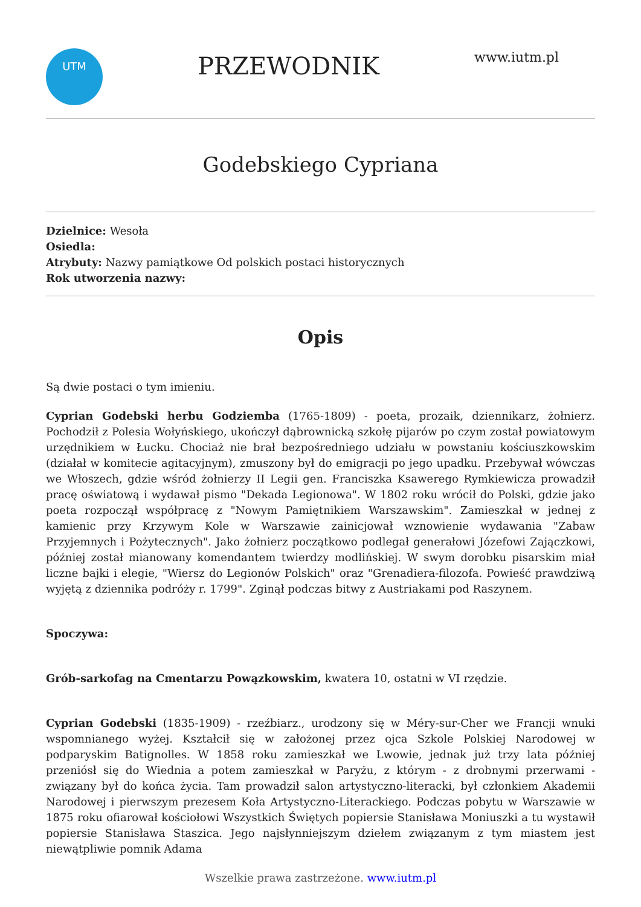UTM
PRZEWODNIK
www.iutm.pl
Godebskiego Cypriana
Dzielnice: Wesoła
Osiedla:
Atrybuty: Nazwy pamiątkowe Od polskich postaci historycznych
Rok utworzenia nazwy:
Opis
Są dwie postaci o tym imieniu.
Cyprian Godebski herbu Godziemba (1765-1809) - poeta, prozaik, dziennikarz, żołnierz. Pochodził z Polesia Wołyńskiego, ukończył dąbrownicką szkołę pijarów po czym został powiatowym urzędnikiem w Łucku. Chociaż nie brał bezpośredniego udziału w powstaniu kościuszkowskim (działał w komitecie agitacyjnym), zmuszony był do emigracji po jego upadku. Przebywał wówczas we Włoszech, gdzie wśród żołnierzy II Legii gen. Franciszka Ksawerego Rymkiewicza prowadził pracę oświatową i wydawał pismo "Dekada Legionowa". W 1802 roku wrócił do Polski, gdzie jako poeta rozpoczął współpracę z "Nowym Pamiętnikiem Warszawskim". Zamieszkał w jednej z kamienic przy Krzywym Kole w Warszawie zainicjował wznowienie wydawania "Zabaw Przyjemnych i Pożytecznych". Jako żołnierz początkowo podlegał generałowi Józefowi Zajączkowi, później został mianowany komendantem twierdzy modlińskiej. W swym dorobku pisarskim miał liczne bajki i elegie, "Wiersz do Legionów Polskich" oraz "Grenadiera-filozofa. Powieść prawdziwą wyjętą z dziennika podróży r. 1799". Zginął podczas bitwy z Austriakami pod Raszynem.
Spoczywa:
Grób-sarkofag na Cmentarzu Powązkowskim, kwatera 10, ostatni w VI rzędzie.
Cyprian Godebski (1835-1909) - rzeźbiarz., urodzony się w Méry-sur-Cher we Francji wnuki wspomnianego wyżej. Kształcił się w założonej przez ojca Szkole Polskiej Narodowej w podparyskim Batignolles. W 1858 roku zamieszkał we Lwowie, jednak już trzy lata później przeniósł się do Wiednia a potem zamieszkał w Paryżu, z którym - z drobnymi przerwami - związany był do końca życia. Tam prowadził salon artystyczno-literacki, był członkiem Akademii Narodowej i pierwszym prezesem Koła Artystyczno-Literackiego. Podczas pobytu w Warszawie w 1875 roku ofiarował kościołowi Wszystkich Świętych popiersie Stanisława Moniuszki a tu wystawił popiersie Stanisława Staszica. Jego najsłynniejszym dziełem związanym z tym miastem jest niewątpliwie pomnik Adama
Wszelkie prawa zastrzeżone. www.iutm.pl